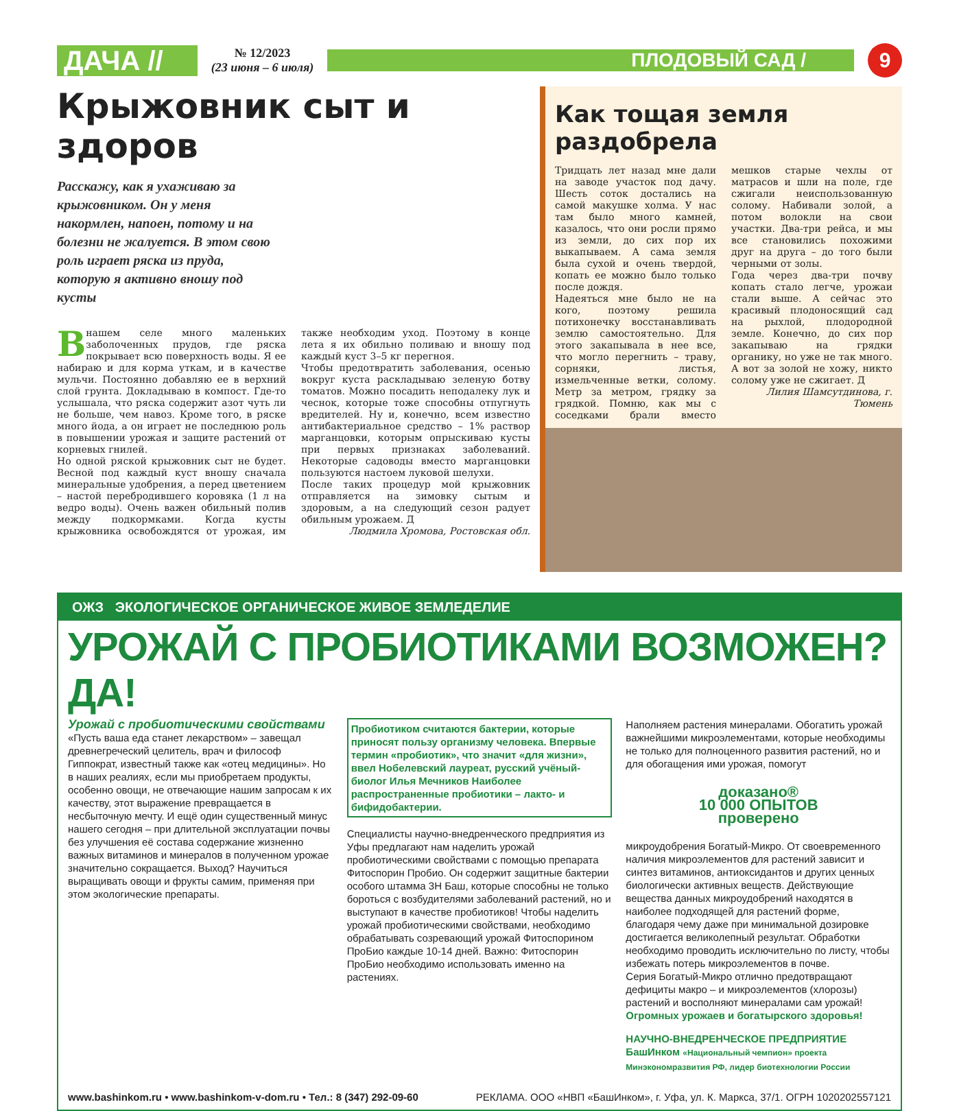ДАЧА //
№ 12/2023
(23 июня – 6 июля)
ПЛОДОВЫЙ САД /
9
Крыжовник сыт и здоров
Расскажу, как я ухаживаю за крыжовником. Он у меня накормлен, напоен, потому и на болезни не жалуется. В этом свою роль играет ряска из пруда, которую я активно вношу под кусты
В нашем селе много маленьких заболоченных прудов, где ряска покрывает всю поверхность воды. Я ее набираю и для корма уткам, и в качестве мульчи. Постоянно добавляю ее в верхний слой грунта. Докладываю в компост. Где-то услышала, что ряска содержит азот чуть ли не больше, чем навоз. Кроме того, в ряске много йода, а он играет не последнюю роль в повышении урожая и защите растений от корневых гнилей.
Но одной ряской крыжовник сыт не будет. Весной под каждый куст вношу сначала минеральные удобрения, а перед цветением – настой перебродившего коровяка (1 л на ведро воды). Очень важен обильный полив между подкормками. Когда кусты крыжовника освобождятся от урожая, им также необходим уход. Поэтому в конце лета я их обильно поливаю и вношу под каждый куст 3–5 кг перегноя.
Чтобы предотвратить заболевания, осенью вокруг куста раскладываю зеленую ботву томатов. Можно посадить неподалеку лук и чеснок, которые тоже способны отпугнуть вредителей. Ну и, конечно, всем известно антибактериальное средство – 1% раствор марганцовки, которым опрыскиваю кусты при первых признаках заболеваний. Некоторые садоводы вместо марганцовки пользуются настоем луковой шелухи.
После таких процедур мой крыжовник отправляется на зимовку сытым и здоровым, а на следующий сезон радует обильным урожаем. Д
Людмила Хромова, Ростовская обл.
Как тощая земля раздобрела
Тридцать лет назад мне дали на заводе участок под дачу. Шесть соток достались на самой макушке холма. У нас там было много камней, казалось, что они росли прямо из земли, до сих пор их выкапываем. А сама земля была сухой и очень твердой, копать ее можно было только после дождя.
Надеяться мне было не на кого, поэтому решила потихонечку восстанавливать землю самостоятельно. Для этого закапывала в нее все, что могло перегнить – траву, сорняки, листья, измельченные ветки, солому. Метр за метром, грядку за грядкой. Помню, как мы с соседками брали вместо мешков старые чехлы от матрасов и шли на поле, где сжигали неиспользованную солому. Набивали золой, а потом волокли на свои участки. Два-три рейса, и мы все становились похожими друг на друга – до того были черными от золы.
Года через два-три почву копать стало легче, урожаи стали выше. А сейчас это красивый плодоносящий сад на рыхлой, плодородной земле. Конечно, до сих пор закапываю на грядки органику, но уже не так много. А вот за золой не хожу, никто солому уже не сжигает. Д
Лилия Шамсутдинова, г. Тюмень
ОЖЗ ЭКОЛОГИЧЕСКОЕ ОРГАНИЧЕСКОЕ ЖИВОЕ ЗЕМЛЕДЕЛИЕ
УРОЖАЙ С ПРОБИОТИКАМИ ВОЗМОЖЕН? ДА!
Урожай с пробиотическими свойствами
«Пусть ваша еда станет лекарством» – завещал древнегреческий целитель, врач и философ Гиппократ, известный также как «отец медицины». Но в наших реалиях, если мы приобретаем продукты, особенно овощи, не отвечающие нашим запросам к их качеству, этот выражение превращается в несбыточную мечту. И ещё один существенный минус нашего сегодня – при длительной эксплуатации почвы без улучшения её состава содержание жизненно важных витаминов и минералов в полученном урожае значительно сокращается. Выход? Научиться выращивать овощи и фрукты самим, применяя при этом экологические препараты.
Пробиотиком считаются бактерии, которые приносят пользу организму человека. Впервые термин «пробиотик», что значит «для жизни», ввел Нобелевский лауреат, русский учёный-биолог Илья Мечников Наиболее распространенные пробиотики – лакто- и бифидобактерии.
Специалисты научно-внедренческого предприятия из Уфы предлагают нам наделить урожай пробиотическими свойствами с помощью препарата Фитоспорин Пробио. Он содержит защитные бактерии особого штамма 3Н Баш, которые способны не только бороться с возбудителями заболеваний растений, но и выступают в качестве пробиотиков! Чтобы наделить урожай пробиотическими свойствами, необходимо обрабатывать созревающий урожай Фитоспорином ПроБио каждые 10-14 дней. Важно: Фитоспорин ПроБио необходимо использовать именно на растениях.
Наполняем растения минералами. Обогатить урожай важнейшими микроэлементами, которые необходимы не только для полноценного развития растений, но и для обогащения ими урожая, помогут
доказано®
10 000 ОПЫТОВ
проверено
микроудобрения Богатый-Микро. От своевременного наличия микроэлементов для растений зависит и синтез витаминов, антиоксидантов и других ценных биологически активных веществ. Действующие вещества данных микроудобрений находятся в наиболее подходящей для растений форме, благодаря чему даже при минимальной дозировке достигается великолепный результат. Обработки необходимо проводить исключительно по листу, чтобы избежать потерь микроэлементов в почве.
Серия Богатый-Микро отлично предотвращают дефициты макро – и микроэлементов (хлорозы) растений и восполняют минералами сам урожай!
Огромных урожаев и богатырского здоровья!
НАУЧНО-ВНЕДРЕНЧЕСКОЕ ПРЕДПРИЯТИЕ БашИнком «Национальный чемпион» проекта Минэкономразвития РФ, лидер биотехнологии России
www.bashinkom.ru • www.bashinkom-v-dom.ru • Тел.: 8 (347) 292-09-60 РЕКЛАМА. ООО «НВП «БашИнком», г. Уфа, ул. К. Маркса, 37/1. ОГРН 1020202557121